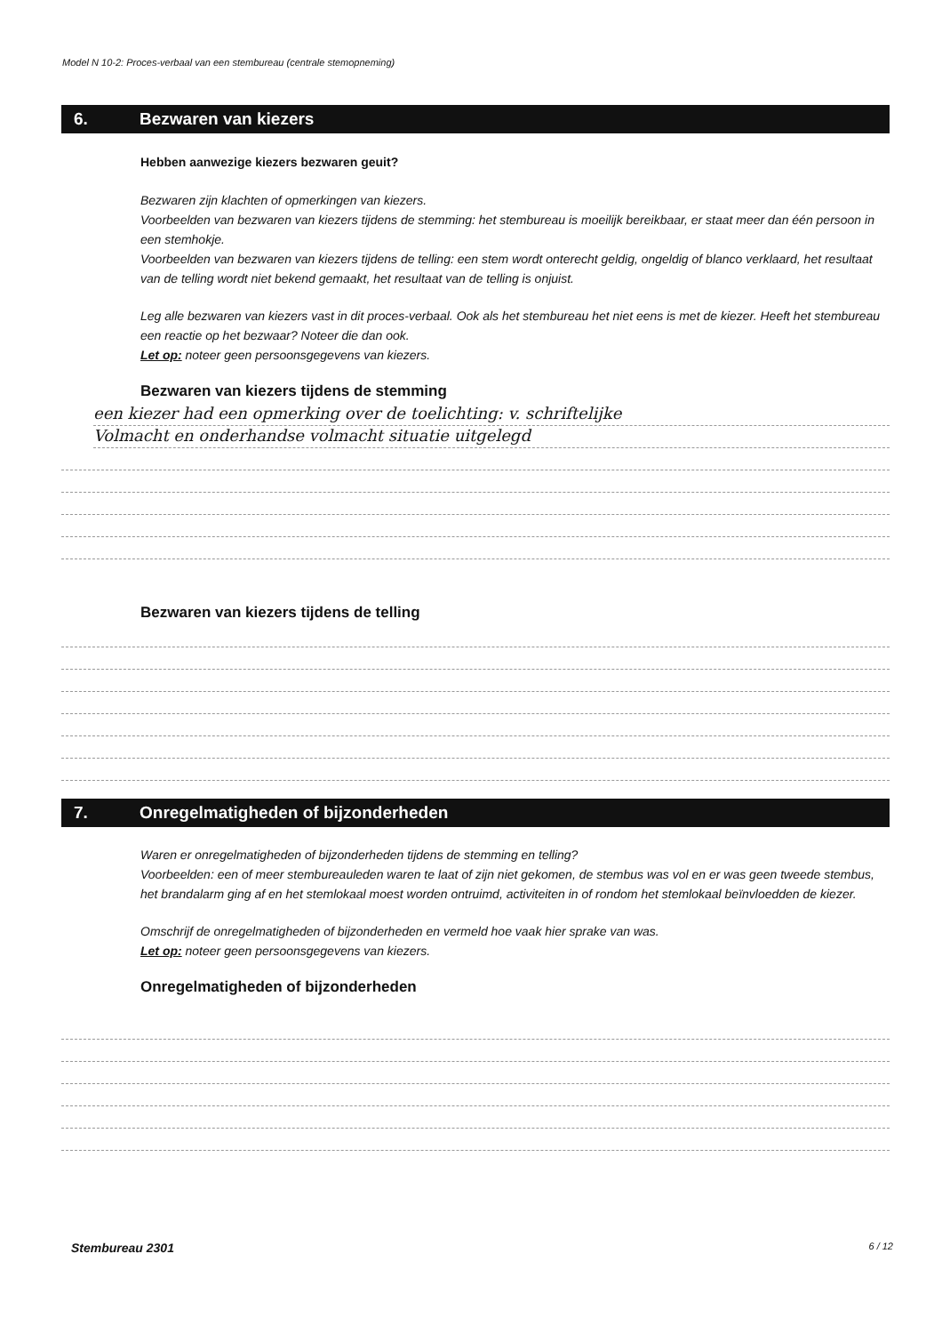Model N 10-2: Proces-verbaal van een stembureau (centrale stemopneming)
6. Bezwaren van kiezers
Hebben aanwezige kiezers bezwaren geuit?
Bezwaren zijn klachten of opmerkingen van kiezers.
Voorbeelden van bezwaren van kiezers tijdens de stemming: het stembureau is moeilijk bereikbaar, er staat meer dan één persoon in een stemhokje.
Voorbeelden van bezwaren van kiezers tijdens de telling: een stem wordt onterecht geldig, ongeldig of blanco verklaard, het resultaat van de telling wordt niet bekend gemaakt, het resultaat van de telling is onjuist.
Leg alle bezwaren van kiezers vast in dit proces-verbaal. Ook als het stembureau het niet eens is met de kiezer. Heeft het stembureau een reactie op het bezwaar? Noteer die dan ook.
Let op: noteer geen persoonsgegevens van kiezers.
Bezwaren van kiezers tijdens de stemming
een kiezer had een opmerking over de toelichting: v. schriftelijke
Volmacht en onderhandse volmacht situatie uitgelegd
Bezwaren van kiezers tijdens de telling
7. Onregelmatigheden of bijzonderheden
Waren er onregelmatigheden of bijzonderheden tijdens de stemming en telling?
Voorbeelden: een of meer stembureauleden waren te laat of zijn niet gekomen, de stembus was vol en er was geen tweede stembus, het brandalarm ging af en het stemlokaal moest worden ontruimd, activiteiten in of rondom het stemlokaal beïnvloedden de kiezer.
Omschrijf de onregelmatigheden of bijzonderheden en vermeld hoe vaak hier sprake van was.
Let op: noteer geen persoonsgegevens van kiezers.
Onregelmatigheden of bijzonderheden
Stembureau 2301 6 / 12